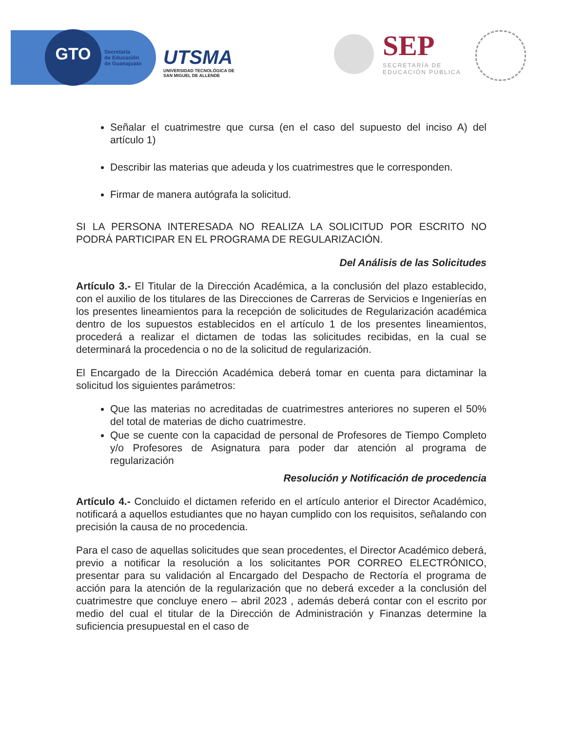GTO
Secretaría
de Educación
de Guanajuato
UTSMA
UNIVERSIDAD TECNOLÓGICA DE
SAN MIGUEL DE ALLENDE
SEP
SECRETARÍA DE
EDUCACIÓN PÚBLICA
Señalar el cuatrimestre que cursa (en el caso del supuesto del inciso A) del artículo 1)
Describir las materias que adeuda y los cuatrimestres que le corresponden.
Firmar de manera autógrafa la solicitud.
SI LA PERSONA INTERESADA NO REALIZA LA SOLICITUD POR ESCRITO NO PODRÁ PARTICIPAR EN EL PROGRAMA DE REGULARIZACIÓN.
Del Análisis de las Solicitudes
Artículo 3.- El Titular de la Dirección Académica, a la conclusión del plazo establecido, con el auxilio de los titulares de las Direcciones de Carreras de Servicios e Ingenierías en los presentes lineamientos para la recepción de solicitudes de Regularización académica dentro de los supuestos establecidos en el artículo 1 de los presentes lineamientos, procederá a realizar el dictamen de todas las solicitudes recibidas, en la cual se determinará la procedencia o no de la solicitud de regularización.
El Encargado de la Dirección Académica deberá tomar en cuenta para dictaminar la solicitud los siguientes parámetros:
Que las materias no acreditadas de cuatrimestres anteriores no superen el 50% del total de materias de dicho cuatrimestre.
Que se cuente con la capacidad de personal de Profesores de Tiempo Completo y/o Profesores de Asignatura para poder dar atención al programa de regularización
Resolución y Notificación de procedencia
Artículo 4.- Concluido el dictamen referido en el artículo anterior el Director Académico, notificará a aquellos estudiantes que no hayan cumplido con los requisitos, señalando con precisión la causa de no procedencia.
Para el caso de aquellas solicitudes que sean procedentes, el Director Académico deberá, previo a notificar la resolución a los solicitantes POR CORREO ELECTRÓNICO, presentar para su validación al Encargado del Despacho de Rectoría el programa de acción para la atención de la regularización que no deberá exceder a la conclusión del cuatrimestre que concluye enero – abril 2023 , además deberá contar con el escrito por medio del cual el titular de la Dirección de Administración y Finanzas determine la suficiencia presupuestal en el caso de